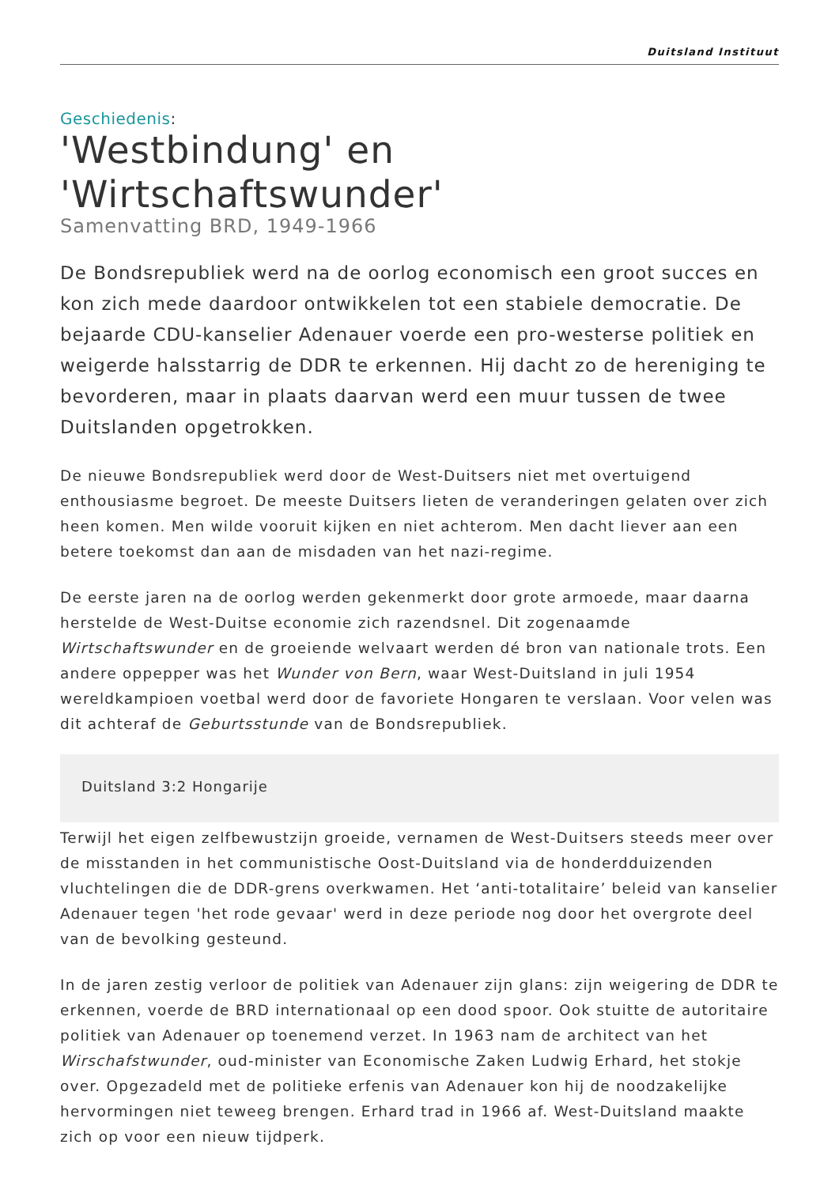Duitsland Instituut
Geschiedenis:
'Westbindung' en 'Wirtschaftswunder'
Samenvatting BRD, 1949-1966
De Bondsrepubliek werd na de oorlog economisch een groot succes en kon zich mede daardoor ontwikkelen tot een stabiele democratie. De bejaarde CDU-kanselier Adenauer voerde een pro-westerse politiek en weigerde halsstarrig de DDR te erkennen. Hij dacht zo de hereniging te bevorderen, maar in plaats daarvan werd een muur tussen de twee Duitslanden opgetrokken.
De nieuwe Bondsrepubliek werd door de West-Duitsers niet met overtuigend enthousiasme begroet. De meeste Duitsers lieten de veranderingen gelaten over zich heen komen. Men wilde vooruit kijken en niet achterom. Men dacht liever aan een betere toekomst dan aan de misdaden van het nazi-regime.
De eerste jaren na de oorlog werden gekenmerkt door grote armoede, maar daarna herstelde de West-Duitse economie zich razendsnel. Dit zogenaamde Wirtschaftswunder en de groeiende welvaart werden dé bron van nationale trots. Een andere oppepper was het Wunder von Bern, waar West-Duitsland in juli 1954 wereldkampioen voetbal werd door de favoriete Hongaren te verslaan. Voor velen was dit achteraf de Geburtsstunde van de Bondsrepubliek.
Duitsland 3:2 Hongarije
Terwijl het eigen zelfbewustzijn groeide, vernamen de West-Duitsers steeds meer over de misstanden in het communistische Oost-Duitsland via de honderdduizenden vluchtelingen die de DDR-grens overkwamen. Het ‘anti-totalitaire’ beleid van kanselier Adenauer tegen 'het rode gevaar' werd in deze periode nog door het overgrote deel van de bevolking gesteund.
In de jaren zestig verloor de politiek van Adenauer zijn glans: zijn weigering de DDR te erkennen, voerde de BRD internationaal op een dood spoor. Ook stuitte de autoritaire politiek van Adenauer op toenemend verzet. In 1963 nam de architect van het Wirschafstwunder, oud-minister van Economische Zaken Ludwig Erhard, het stokje over. Opgezadeld met de politieke erfenis van Adenauer kon hij de noodzakelijke hervormingen niet teweeg brengen. Erhard trad in 1966 af. West-Duitsland maakte zich op voor een nieuw tijdperk.